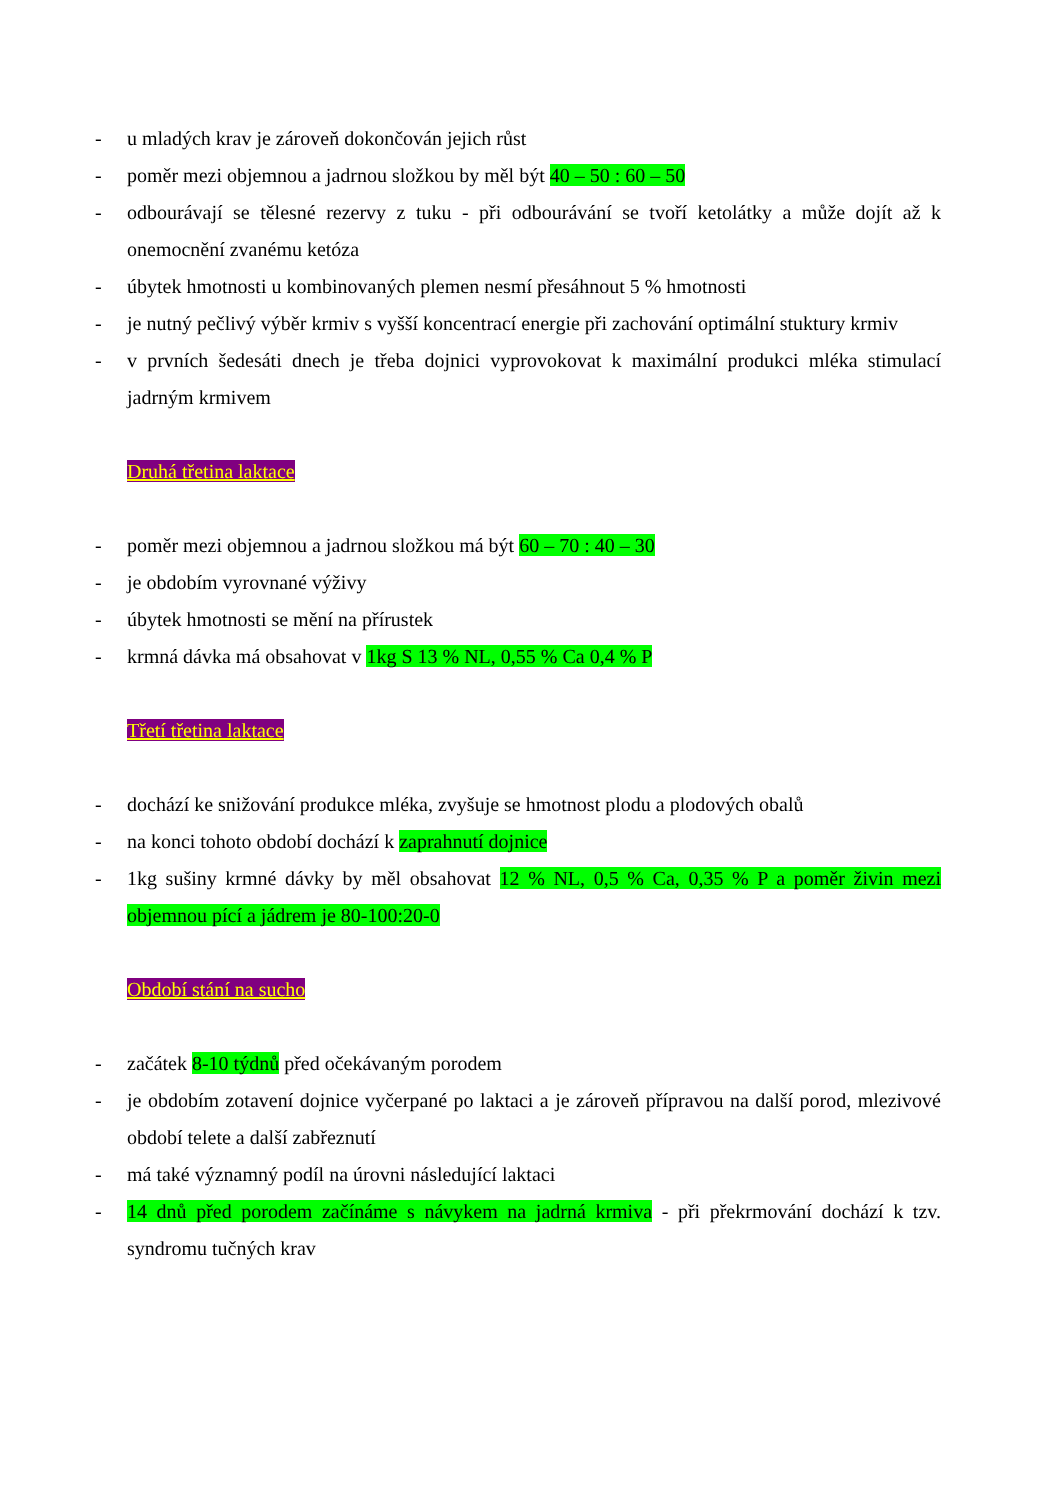- u mladých krav je zároveň dokončován jejich růst
- poměr mezi objemnou a jadrnou složkou by měl být 40 – 50 : 60 – 50
- odbourávají se tělesné rezervy z tuku - při odbourávání se tvoří ketolátky a může dojít až k onemocnění zvanému ketóza
- úbytek hmotnosti u kombinovaných plemen nesmí přesáhnout 5 % hmotnosti
- je nutný pečlivý výběr krmiv s vyšší koncentrací energie při zachování optimální stuktury krmiv
- v prvních šedesáti dnech je třeba dojnici vyprovokovat k maximální produkci mléka stimulací jadrným krmivem
Druhá třetina laktace
- poměr mezi objemnou a jadrnou složkou má být 60 – 70 : 40 – 30
- je obdobím vyrovnané výživy
- úbytek hmotnosti se mění na přírustek
- krmná dávka má obsahovat v 1kg S 13 % NL, 0,55 % Ca 0,4 % P
Třetí třetina laktace
- dochází ke snižování produkce mléka, zvyšuje se hmotnost plodu a plodových obalů
- na konci tohoto období dochází k zaprahnutí dojnice
- 1kg sušiny krmné dávky by měl obsahovat 12 % NL, 0,5 % Ca, 0,35 % P a poměr živin mezi objemnou pící a jádrem je 80-100:20-0
Období stání na sucho
- začátek 8-10 týdnů před očekávaným porodem
- je obdobím zotavení dojnice vyčerpané po laktaci a je zároveň přípravou na další porod, mlezivové období telete a další zabřeznutí
- má také významný podíl na úrovni následující laktaci
- 14 dnů před porodem začínáme s návykem na jadrná krmiva - při překrmování dochází k tzv. syndromu tučných krav